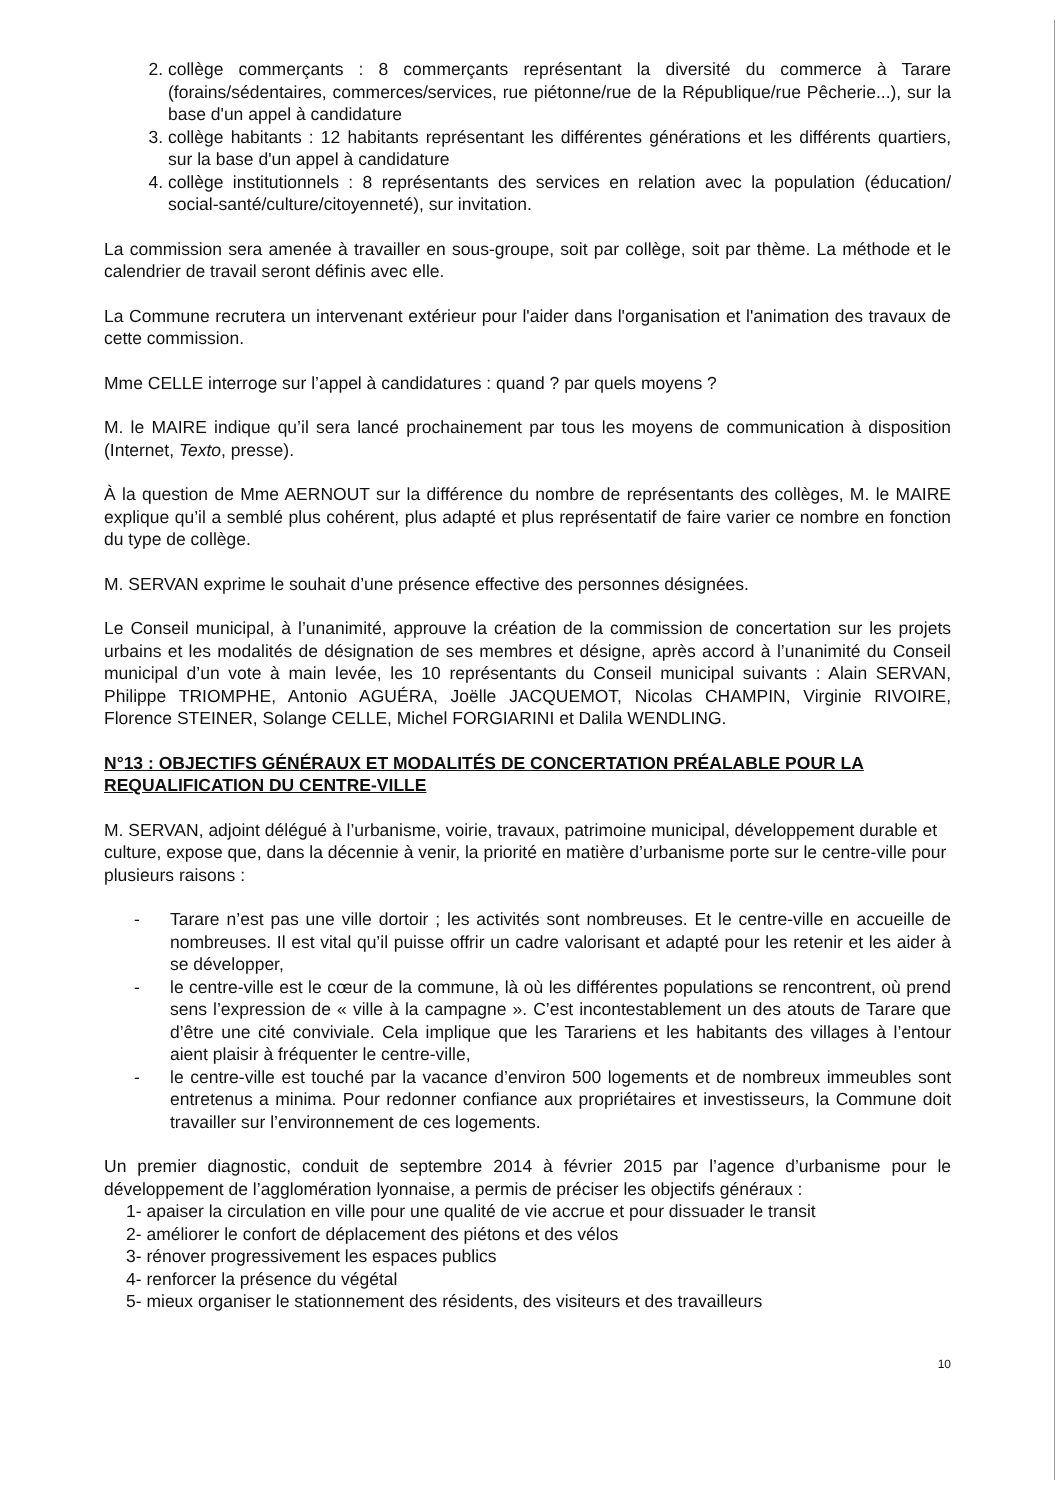2. collège commerçants : 8 commerçants représentant la diversité du commerce à Tarare (forains/sédentaires, commerces/services, rue piétonne/rue de la République/rue Pêcherie...), sur la base d'un appel à candidature
3. collège habitants : 12 habitants représentant les différentes générations et les différents quartiers, sur la base d'un appel à candidature
4. collège institutionnels : 8 représentants des services en relation avec la population (éducation/ social-santé/culture/citoyenneté), sur invitation.
La commission sera amenée à travailler en sous-groupe, soit par collège, soit par thème. La méthode et le calendrier de travail seront définis avec elle.
La Commune recrutera un intervenant extérieur pour l'aider dans l'organisation et l'animation des travaux de cette commission.
Mme CELLE interroge sur l’appel à candidatures : quand ? par quels moyens ?
M. le MAIRE indique qu’il sera lancé prochainement par tous les moyens de communication à disposition (Internet, Texto, presse).
À la question de Mme AERNOUT sur la différence du nombre de représentants des collèges, M. le MAIRE explique qu’il a semblé plus cohérent, plus adapté et plus représentatif de faire varier ce nombre en fonction du type de collège.
M. SERVAN exprime le souhait d’une présence effective des personnes désignées.
Le Conseil municipal, à l’unanimité, approuve la création de la commission de concertation sur les projets urbains et les modalités de désignation de ses membres et désigne, après accord à l’unanimité du Conseil municipal d’un vote à main levée, les 10 représentants du Conseil municipal suivants : Alain SERVAN, Philippe TRIOMPHE, Antonio AGUÉRA, Joëlle JACQUEMOT, Nicolas CHAMPIN, Virginie RIVOIRE, Florence STEINER, Solange CELLE, Michel FORGIARINI et Dalila WENDLING.
N°13 : OBJECTIFS GÉNÉRAUX ET MODALITÉS DE CONCERTATION PRÉALABLE POUR LA REQUALIFICATION DU CENTRE-VILLE
M. SERVAN, adjoint délégué à l’urbanisme, voirie, travaux, patrimoine municipal, développement durable et culture, expose que, dans la décennie à venir, la priorité en matière d’urbanisme porte sur le centre-ville pour plusieurs raisons :
- Tarare n’est pas une ville dortoir ; les activités sont nombreuses. Et le centre-ville en accueille de nombreuses. Il est vital qu’il puisse offrir un cadre valorisant et adapté pour les retenir et les aider à se développer,
- le centre-ville est le cœur de la commune, là où les différentes populations se rencontrent, où prend sens l’expression de « ville à la campagne ». C’est incontestablement un des atouts de Tarare que d’être une cité conviviale. Cela implique que les Tarariens et les habitants des villages à l’entour aient plaisir à fréquenter le centre-ville,
- le centre-ville est touché par la vacance d’environ 500 logements et de nombreux immeubles sont entretenus a minima. Pour redonner confiance aux propriétaires et investisseurs, la Commune doit travailler sur l’environnement de ces logements.
Un premier diagnostic, conduit de septembre 2014 à février 2015 par l’agence d’urbanisme pour le développement de l’agglomération lyonnaise, a permis de préciser les objectifs généraux :
1- apaiser la circulation en ville pour une qualité de vie accrue et pour dissuader le transit
2- améliorer le confort de déplacement des piétons et des vélos
3- rénover progressivement les espaces publics
4- renforcer la présence du végétal
5- mieux organiser le stationnement des résidents, des visiteurs et des travailleurs
10